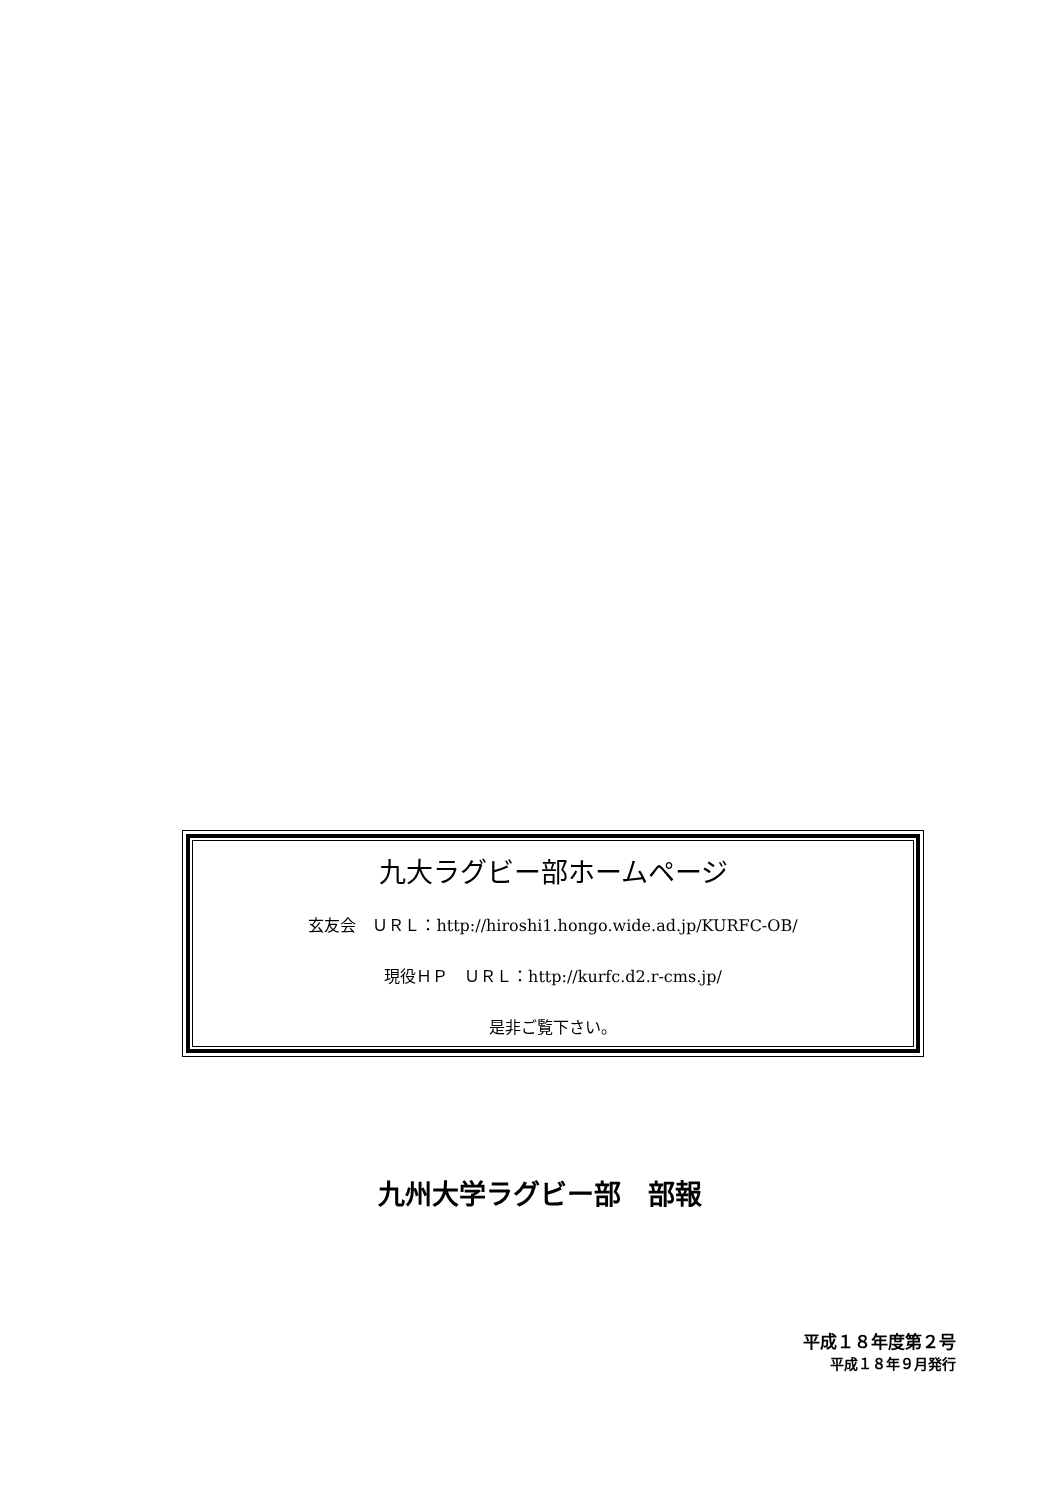九大ラグビー部ホームページ
玄友会　ＵＲＬ：http://hiroshi1.hongo.wide.ad.jp/KURFC-OB/
現役ＨＰ　ＵＲＬ：http://kurfc.d2.r-cms.jp/
是非ご覧下さい。
九州大学ラグビー部　部報
平成１８年度第２号
平成１８年９月発行